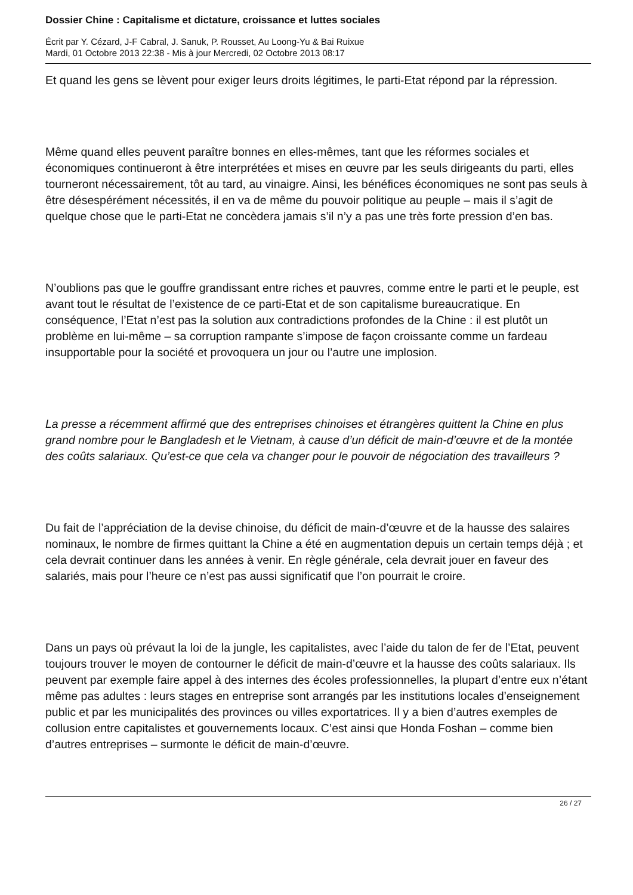Dossier Chine : Capitalisme et dictature, croissance et luttes sociales
Écrit par Y. Cézard, J-F Cabral, J. Sanuk, P. Rousset, Au Loong-Yu & Bai Ruixue
Mardi, 01 Octobre 2013 22:38 - Mis à jour Mercredi, 02 Octobre 2013 08:17
Et quand les gens se lèvent pour exiger leurs droits légitimes, le parti-Etat répond par la répression.
Même quand elles peuvent paraître bonnes en elles-mêmes, tant que les réformes sociales et économiques continueront à être interprétées et mises en œuvre par les seuls dirigeants du parti, elles tourneront nécessairement, tôt au tard, au vinaigre. Ainsi, les bénéfices économiques ne sont pas seuls à être désespérément nécessités, il en va de même du pouvoir politique au peuple – mais il s’agit de quelque chose que le parti-Etat ne concèdera jamais s’il n’y a pas une très forte pression d’en bas.
N’oublions pas que le gouffre grandissant entre riches et pauvres, comme entre le parti et le peuple, est avant tout le résultat de l’existence de ce parti-Etat et de son capitalisme bureaucratique. En conséquence, l’Etat n’est pas la solution aux contradictions profondes de la Chine : il est plutôt un problème en lui-même – sa corruption rampante s’impose de façon croissante comme un fardeau insupportable pour la société et provoquera un jour ou l’autre une implosion.
La presse a récemment affirmé que des entreprises chinoises et étrangères quittent la Chine en plus grand nombre pour le Bangladesh et le Vietnam, à cause d’un déficit de main-d’œuvre et de la montée des coûts salariaux. Qu’est-ce que cela va changer pour le pouvoir de négociation des travailleurs ?
Du fait de l’appréciation de la devise chinoise, du déficit de main-d’œuvre et de la hausse des salaires nominaux, le nombre de firmes quittant la Chine a été en augmentation depuis un certain temps déjà ; et cela devrait continuer dans les années à venir. En règle générale, cela devrait jouer en faveur des salariés, mais pour l’heure ce n’est pas aussi significatif que l’on pourrait le croire.
Dans un pays où prévaut la loi de la jungle, les capitalistes, avec l’aide du talon de fer de l’Etat, peuvent toujours trouver le moyen de contourner le déficit de main-d’œuvre et la hausse des coûts salariaux. Ils peuvent par exemple faire appel à des internes des écoles professionnelles, la plupart d’entre eux n’étant même pas adultes : leurs stages en entreprise sont arrangés par les institutions locales d’enseignement public et par les municipalités des provinces ou villes exportatrices. Il y a bien d’autres exemples de collusion entre capitalistes et gouvernements locaux. C’est ainsi que Honda Foshan – comme bien d’autres entreprises – surmonte le déficit de main-d’œuvre.
26 / 27